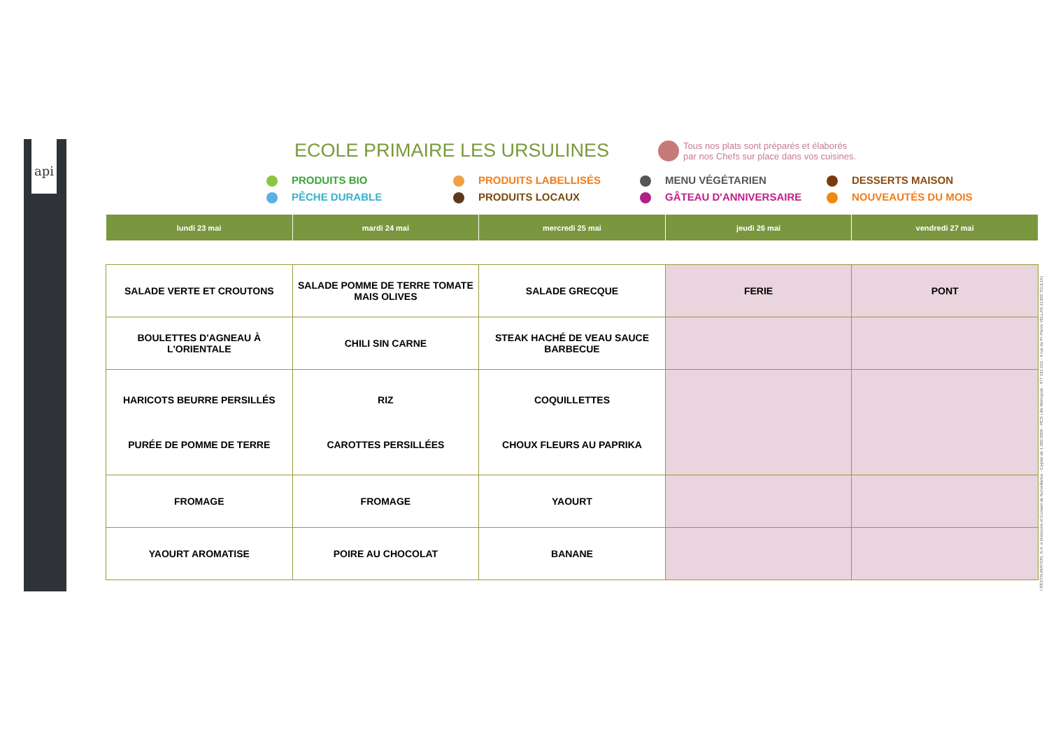api
ECOLE PRIMAIRE LES URSULINES
Tous nos plats sont préparés et élaborés
par nos Chefs sur place dans vos cuisines.
PRODUITS BIO
PRODUITS LABELLISÉS
MENU VÉGÉTARIEN
DESSERTS MAISON
PÊCHE DURABLE
PRODUITS LOCAUX
GÂTEAU D'ANNIVERSAIRE
NOUVEAUTÉS DU MOIS
| lundi 23 mai | mardi 24 mai | mercredi 25 mai | jeudi 26 mai | vendredi 27 mai |
| --- | --- | --- | --- | --- |
| SALADE VERTE ET CROUTONS | SALADE POMME DE TERRE TOMATE MAIS OLIVES | SALADE GRECQUE | FERIE | PONT |
| BOULETTES D'AGNEAU À L'ORIENTALE | CHILI SIN CARNE | STEAK HACHÉ DE VEAU SAUCE BARBECUE | | |
| HARICOTS BEURRE PERSILLÉS PURÉE DE POMME DE TERRE | RIZ CAROTTES PERSILLÉES | COQUILLETTES CHOUX FLEURS AU PAPRIKA | | |
| FROMAGE | FROMAGE | YAOURT | | |
| YAOURT AROMATISE | POIRE AU CHOCOLAT | BANANE | | |
I RESTAURATION, S.A. à Directoire et Conseil de Surveillance - Capital de 1 000 000€ - RCS Lille Métropole : 477 181 010 - 4 rue du Pr Pierre VELLAS 31300 TOULOU